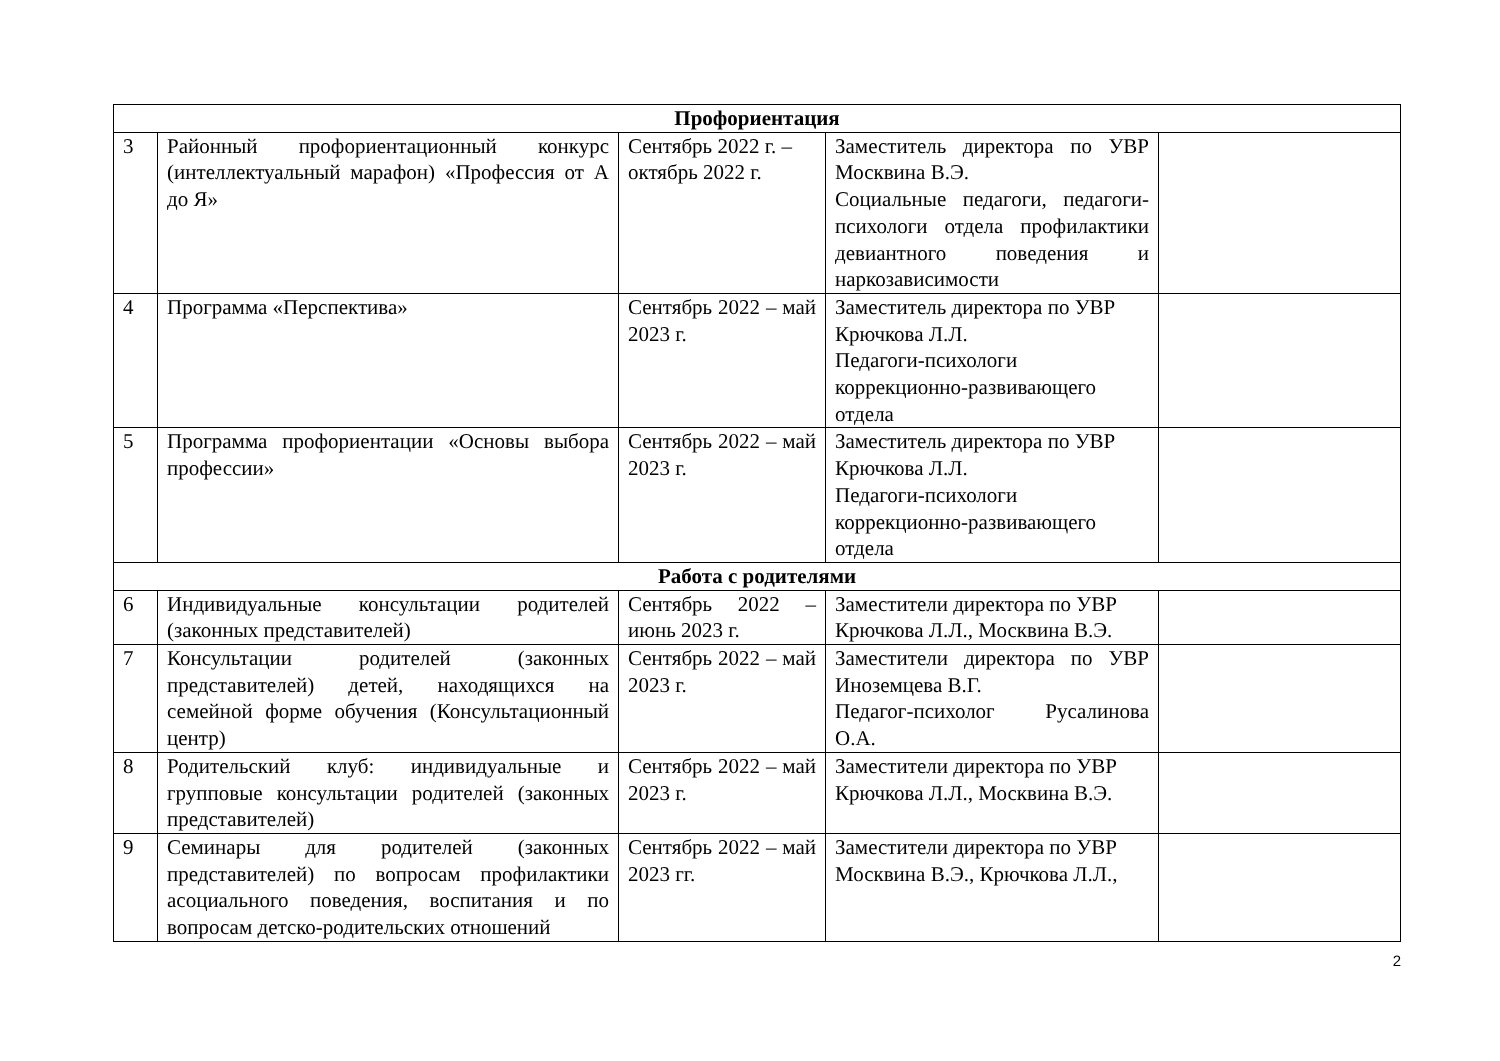| Профориентация | | | | |
| --- | --- | --- | --- | --- |
| 3 | Районный профориентационный конкурс (интеллектуальный марафон) «Профессия от А до Я» | Сентябрь 2022 г. – октябрь 2022 г. | Заместитель директора по УВР Москвина В.Э. Социальные педагоги, педагоги-психологи отдела профилактики девиантного поведения и наркозависимости | |
| 4 | Программа «Перспектива» | Сентябрь 2022 – май 2023 г. | Заместитель директора по УВР Крючкова Л.Л. Педагоги-психологи коррекционно-развивающего отдела | |
| 5 | Программа профориентации «Основы выбора профессии» | Сентябрь 2022 – май 2023 г. | Заместитель директора по УВР Крючкова Л.Л. Педагоги-психологи коррекционно-развивающего отдела | |
| Работа с родителями | | | | |
| 6 | Индивидуальные консультации родителей (законных представителей) | Сентябрь 2022 – июнь 2023 г. | Заместители директора по УВР Крючкова Л.Л., Москвина В.Э. | |
| 7 | Консультации родителей (законных представителей) детей, находящихся на семейной форме обучения (Консультационный центр) | Сентябрь 2022 – май 2023 г. | Заместители директора по УВР Иноземцева В.Г. Педагог-психолог Русалинова О.А. | |
| 8 | Родительский клуб: индивидуальные и групповые консультации родителей (законных представителей) | Сентябрь 2022 – май 2023 г. | Заместители директора по УВР Крючкова Л.Л., Москвина В.Э. | |
| 9 | Семинары для родителей (законных представителей) по вопросам профилактики асоциального поведения, воспитания и по вопросам детско-родительских отношений | Сентябрь 2022 – май 2023 гг. | Заместители директора по УВР Москвина В.Э., Крючкова Л.Л., | |
2